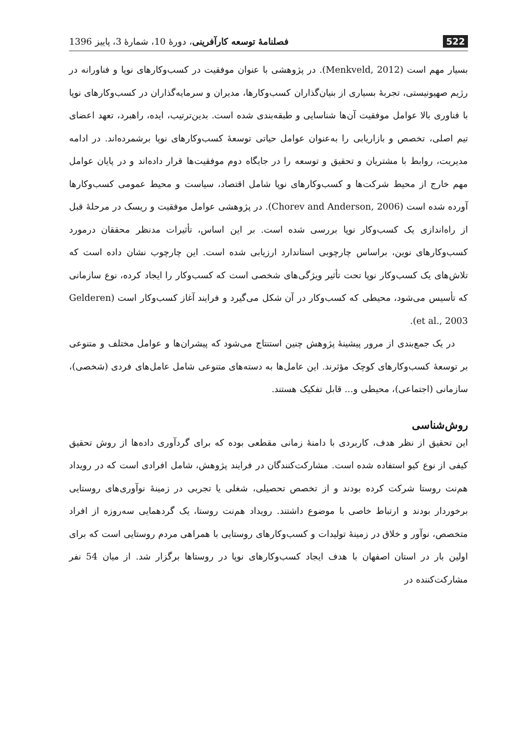522 فصلنامهٔ توسعه کارآفرینی، دورهٔ 10، شمارهٔ 3، پاییز 1396
بسیار مهم است (Menkveld, 2012). در پژوهشی با عنوان موفقیت در کسب‌وکارهای نوپا و فناورانه در رژیم صهیونیستی، تجربهٔ بسیاری از بنیان‌گذاران کسب‌وکارها، مدیران و سرمایه‌گذاران در کسب‌وکارهای نوپا با فناوری بالا عوامل موفقیت آن‌ها شناسایی و طبقه‌بندی شده است. بدین‌ترتیب، ایده، راهبرد، تعهد اعضای تیم اصلی، تخصص و بازاریابی را به‌عنوان عوامل حیاتی توسعهٔ کسب‌وکارهای نوپا برشمرده‌اند. در ادامه مدیریت، روابط با مشتریان و تحقیق و توسعه را در جایگاه دوم موفقیت‌ها قرار داده‌اند و در پایان عوامل مهم خارج از محیط شرکت‌ها و کسب‌وکارهای نوپا شامل اقتصاد، سیاست و محیط عمومی کسب‌وکارها آورده شده است (Chorev and Anderson, 2006). در پژوهشی عوامل موفقیت و ریسک در مرحلهٔ قبل از راه‌اندازی یک کسب‌وکار نوپا بررسی شده است. بر این اساس، تأثیرات مدنظر محققان درمورد کسب‌وکارهای نوین، براساس چارچوبی استاندارد ارزیابی شده است. این چارچوب نشان داده است که تلاش‌های یک کسب‌وکار نوپا تحت تأثیر ویژگی‌های شخصی است که کسب‌وکار را ایجاد کرده، نوع سازمانی که تأسیس می‌شود، محیطی که کسب‌وکار در آن شکل می‌گیرد و فرایند آغاز کسب‌وکار است (Gelderen et al., 2003).
در یک جمع‌بندی از مرور پیشینهٔ پژوهش چنین استنتاج می‌شود که پیشران‌ها و عوامل مختلف و متنوعی بر توسعهٔ کسب‌وکارهای کوچک مؤثرند. این عامل‌ها به دسته‌های متنوعی شامل عامل‌های فردی (شخصی)، سازمانی (اجتماعی)، محیطی و... قابل تفکیک هستند.
روش‌شناسی
این تحقیق از نظر هدف، کاربردی با دامنهٔ زمانی مقطعی بوده که برای گردآوری داده‌ها از روش تحقیق کیفی از نوع کیو استفاده شده است. مشارکت‌کنندگان در فرایند پژوهش، شامل افرادی است که در رویداد هم‌نت روستا شرکت کرده بودند و از تخصص تحصیلی، شغلی یا تجربی در زمینهٔ نوآوری‌های روستایی برخوردار بودند و ارتباط خاصی با موضوع داشتند. رویداد هم‌نت روستا، یک گردهمایی سه‌روزه از افراد متخصص، نوآور و خلاق در زمینهٔ تولیدات و کسب‌وکارهای روستایی با همراهی مردم روستایی است که برای اولین بار در استان اصفهان با هدف ایجاد کسب‌وکارهای نوپا در روستاها برگزار شد. از میان 54 نفر مشارکت‌کننده در